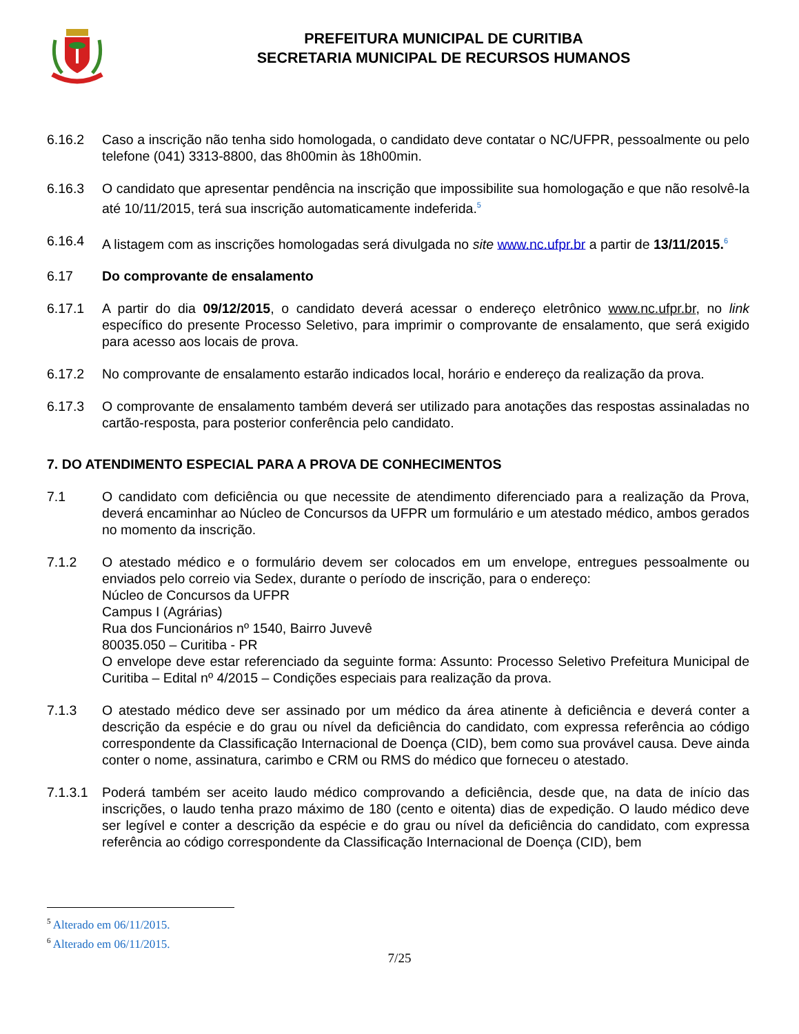PREFEITURA MUNICIPAL DE CURITIBA
SECRETARIA MUNICIPAL DE RECURSOS HUMANOS
6.16.2 Caso a inscrição não tenha sido homologada, o candidato deve contatar o NC/UFPR, pessoalmente ou pelo telefone (041) 3313-8800, das 8h00min às 18h00min.
6.16.3 O candidato que apresentar pendência na inscrição que impossibilite sua homologação e que não resolvê-la até 10/11/2015, terá sua inscrição automaticamente indeferida.<sup>5</sup>
6.16.4 A listagem com as inscrições homologadas será divulgada no site www.nc.ufpr.br a partir de 13/11/2015.<sup>6</sup>
6.17 Do comprovante de ensalamento
6.17.1 A partir do dia 09/12/2015, o candidato deverá acessar o endereço eletrônico www.nc.ufpr.br, no link específico do presente Processo Seletivo, para imprimir o comprovante de ensalamento, que será exigido para acesso aos locais de prova.
6.17.2 No comprovante de ensalamento estarão indicados local, horário e endereço da realização da prova.
6.17.3 O comprovante de ensalamento também deverá ser utilizado para anotações das respostas assinaladas no cartão-resposta, para posterior conferência pelo candidato.
7. DO ATENDIMENTO ESPECIAL PARA A PROVA DE CONHECIMENTOS
7.1 O candidato com deficiência ou que necessite de atendimento diferenciado para a realização da Prova, deverá encaminhar ao Núcleo de Concursos da UFPR um formulário e um atestado médico, ambos gerados no momento da inscrição.
7.1.2 O atestado médico e o formulário devem ser colocados em um envelope, entregues pessoalmente ou enviados pelo correio via Sedex, durante o período de inscrição, para o endereço:
Núcleo de Concursos da UFPR
Campus I (Agrárias)
Rua dos Funcionários nº 1540, Bairro Juvevê
80035.050 – Curitiba - PR
O envelope deve estar referenciado da seguinte forma: Assunto: Processo Seletivo Prefeitura Municipal de Curitiba – Edital nº 4/2015 – Condições especiais para realização da prova.
7.1.3 O atestado médico deve ser assinado por um médico da área atinente à deficiência e deverá conter a descrição da espécie e do grau ou nível da deficiência do candidato, com expressa referência ao código correspondente da Classificação Internacional de Doença (CID), bem como sua provável causa. Deve ainda conter o nome, assinatura, carimbo e CRM ou RMS do médico que forneceu o atestado.
7.1.3.1
Poderá também ser aceito laudo médico comprovando a deficiência, desde que, na data de início das inscrições, o laudo tenha prazo máximo de 180 (cento e oitenta) dias de expedição. O laudo médico deve ser legível e conter a descrição da espécie e do grau ou nível da deficiência do candidato, com expressa referência ao código correspondente da Classificação Internacional de Doença (CID), bem
<sup>5</sup> Alterado em 06/11/2015.
<sup>6</sup> Alterado em 06/11/2015.
7/25